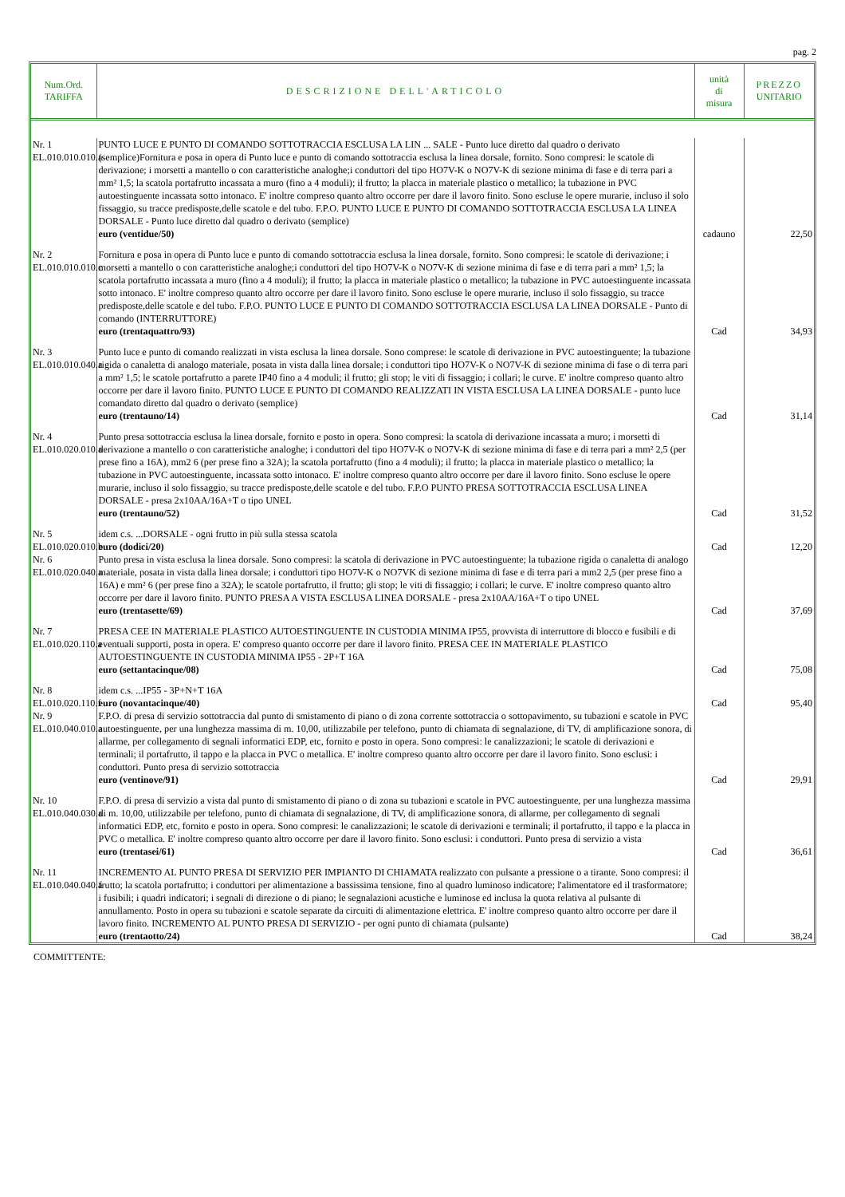pag. 2
| Num.Ord. TARIFFA | DESCRIZIONE DELL'ARTICOLO | unità di misura | PREZZO UNITARIO |
| --- | --- | --- | --- |
| Nr. 1 EL.010.010.010.a | PUNTO LUCE E PUNTO DI COMANDO SOTTOTRACCIA ESCLUSA LA LIN ... SALE - Punto luce diretto dal quadro o derivato (semplice)Fornitura e posa in opera di Punto luce e punto di comando sottotraccia esclusa la linea dorsale, fornito. Sono compresi: le scatole di derivazione; i morsetti a mantello o con caratteristiche analoghe;i conduttori del tipo HO7V-K o NO7V-K di sezione minima di fase e di terra pari a mm² 1,5; la scatola portafrutto incassata a muro (fino a 4 moduli); il frutto; la placca in materiale plastico o metallico; la tubazione in PVC autoestinguente incassata sotto intonaco. E' inoltre compreso quanto altro occorre per dare il lavoro finito. Sono escluse le opere murarie, incluso il solo fissaggio, su tracce predisposte,delle scatole e del tubo. F.P.O. PUNTO LUCE E PUNTO DI COMANDO SOTTOTRACCIA ESCLUSA LA LINEA DORSALE - Punto luce diretto dal quadro o derivato (semplice) euro (ventidue/50) | cadauno | 22,50 |
| Nr. 2 EL.010.010.010.c | Fornitura e posa in opera di Punto luce e punto di comando sottotraccia esclusa la linea dorsale, fornito. Sono compresi: le scatole di derivazione; i morsetti a mantello o con caratteristiche analoghe;i conduttori del tipo HO7V-K o NO7V-K di sezione minima di fase e di terra pari a mm² 1,5; la scatola portafrutto incassata a muro (fino a 4 moduli); il frutto; la placca in materiale plastico o metallico; la tubazione in PVC autoestinguente incassata sotto intonaco. E' inoltre compreso quanto altro occorre per dare il lavoro finito. Sono escluse le opere murarie, incluso il solo fissaggio, su tracce predisposte,delle scatole e del tubo. F.P.O. PUNTO LUCE E PUNTO DI COMANDO SOTTOTRACCIA ESCLUSA LA LINEA DORSALE - Punto di comando (INTERRUTTORE) euro (trentaquattro/93) | Cad | 34,93 |
| Nr. 3 EL.010.010.040.a | Punto luce e punto di comando realizzati in vista esclusa la linea dorsale. Sono comprese: le scatole di derivazione in PVC autoestinguente; la tubazione rigida o canaletta di analogo materiale, posata in vista dalla linea dorsale; i conduttori tipo HO7V-K o NO7V-K di sezione minima di fase o di terra pari a mm² 1,5; le scatole portafrutto a parete IP40 fino a 4 moduli; il frutto; gli stop; le viti di fissaggio; i collari; le curve. E' inoltre compreso quanto altro occorre per dare il lavoro finito. PUNTO LUCE E PUNTO DI COMANDO REALIZZATI IN VISTA ESCLUSA LA LINEA DORSALE - punto luce comandato diretto dal quadro o derivato (semplice) euro (trentauno/14) | Cad | 31,14 |
| Nr. 4 EL.010.020.010.a | Punto presa sottotraccia esclusa la linea dorsale, fornito e posto in opera. Sono compresi: la scatola di derivazione incassata a muro; i morsetti di derivazione a mantello o con caratteristiche analoghe; i conduttori del tipo HO7V-K o NO7V-K di sezione minima di fase e di terra pari a mm² 2,5 (per prese fino a 16A), mm2 6 (per prese fino a 32A); la scatola portafrutto (fino a 4 moduli); il frutto; la placca in materiale plastico o metallico; la tubazione in PVC autoestinguente, incassata sotto intonaco. E' inoltre compreso quanto altro occorre per dare il lavoro finito. Sono escluse le opere murarie, incluso il solo fissaggio, su tracce predisposte,delle scatole e del tubo. F.P.O PUNTO PRESA SOTTOTRACCIA ESCLUSA LINEA DORSALE - presa 2x10AA/16A+T o tipo UNEL euro (trentauno/52) | Cad | 31,52 |
| Nr. 5 EL.010.020.010.b | idem c.s. ...DORSALE - ogni frutto in più sulla stessa scatola euro (dodici/20) | Cad | 12,20 |
| Nr. 6 EL.010.020.040.a | Punto presa in vista esclusa la linea dorsale. Sono compresi: la scatola di derivazione in PVC autoestinguente; la tubazione rigida o canaletta di analogo materiale, posata in vista dalla linea dorsale; i conduttori tipo HO7V-K o NO7VK di sezione minima di fase e di terra pari a mm2 2,5 (per prese fino a 16A) e mm² 6 (per prese fino a 32A); le scatole portafrutto, il frutto; gli stop; le viti di fissaggio; i collari; le curve. E' inoltre compreso quanto altro occorre per dare il lavoro finito. PUNTO PRESA A VISTA ESCLUSA LINEA DORSALE - presa 2x10AA/16A+T o tipo UNEL euro (trentasette/69) | Cad | 37,69 |
| Nr. 7 EL.010.020.110.a | PRESA CEE IN MATERIALE PLASTICO AUTOESTINGUENTE IN CUSTODIA MINIMA IP55, provvista di interruttore di blocco e fusibili e di eventuali supporti, posta in opera. E' compreso quanto occorre per dare il lavoro finito. PRESA CEE IN MATERIALE PLASTICO AUTOESTINGUENTE IN CUSTODIA MINIMA IP55 - 2P+T 16A euro (settantacinque/08) | Cad | 75,08 |
| Nr. 8 EL.010.020.110.f | idem c.s. ...IP55 - 3P+N+T 16A euro (novantacinque/40) | Cad | 95,40 |
| Nr. 9 EL.010.040.010.a | F.P.O. di presa di servizio sottotraccia dal punto di smistamento di piano o di zona corrente sottotraccia o sottopavimento, su tubazioni e scatole in PVC autoestinguente, per una lunghezza massima di m. 10,00, utilizzabile per telefono, punto di chiamata di segnalazione, di TV, di amplificazione sonora, di allarme, per collegamento di segnali informatici EDP, etc, fornito e posto in opera. Sono compresi: le canalizzazioni; le scatole di derivazioni e terminali; il portafrutto, il tappo e la placca in PVC o metallica. E' inoltre compreso quanto altro occorre per dare il lavoro finito. Sono esclusi: i conduttori. Punto presa di servizio sottotraccia euro (ventinove/91) | Cad | 29,91 |
| Nr. 10 EL.010.040.030.a | F.P.O. di presa di servizio a vista dal punto di smistamento di piano o di zona su tubazioni e scatole in PVC autoestinguente, per una lunghezza massima di m. 10,00, utilizzabile per telefono, punto di chiamata di segnalazione, di TV, di amplificazione sonora, di allarme, per collegamento di segnali informatici EDP, etc, fornito e posto in opera. Sono compresi: le canalizzazioni; le scatole di derivazioni e terminali; il portafrutto, il tappo e la placca in PVC o metallica. E' inoltre compreso quanto altro occorre per dare il lavoro finito. Sono esclusi: i conduttori. Punto presa di servizio a vista euro (trentasei/61) | Cad | 36,61 |
| Nr. 11 EL.010.040.040.a | INCREMENTO AL PUNTO PRESA DI SERVIZIO PER IMPIANTO DI CHIAMATA realizzato con pulsante a pressione o a tirante. Sono compresi: il frutto; la scatola portafrutto; i conduttori per alimentazione a bassissima tensione, fino al quadro luminoso indicatore; l'alimentatore ed il trasformatore; i fusibili; i quadri indicatori; i segnali di direzione o di piano; le segnalazioni acustiche e luminose ed inclusa la quota relativa al pulsante di annullamento. Posto in opera su tubazioni e scatole separate da circuiti di alimentazione elettrica. E' inoltre compreso quanto altro occorre per dare il lavoro finito. INCREMENTO AL PUNTO PRESA DI SERVIZIO - per ogni punto di chiamata (pulsante) euro (trentaotto/24) | Cad | 38,24 |
COMMITTENTE: